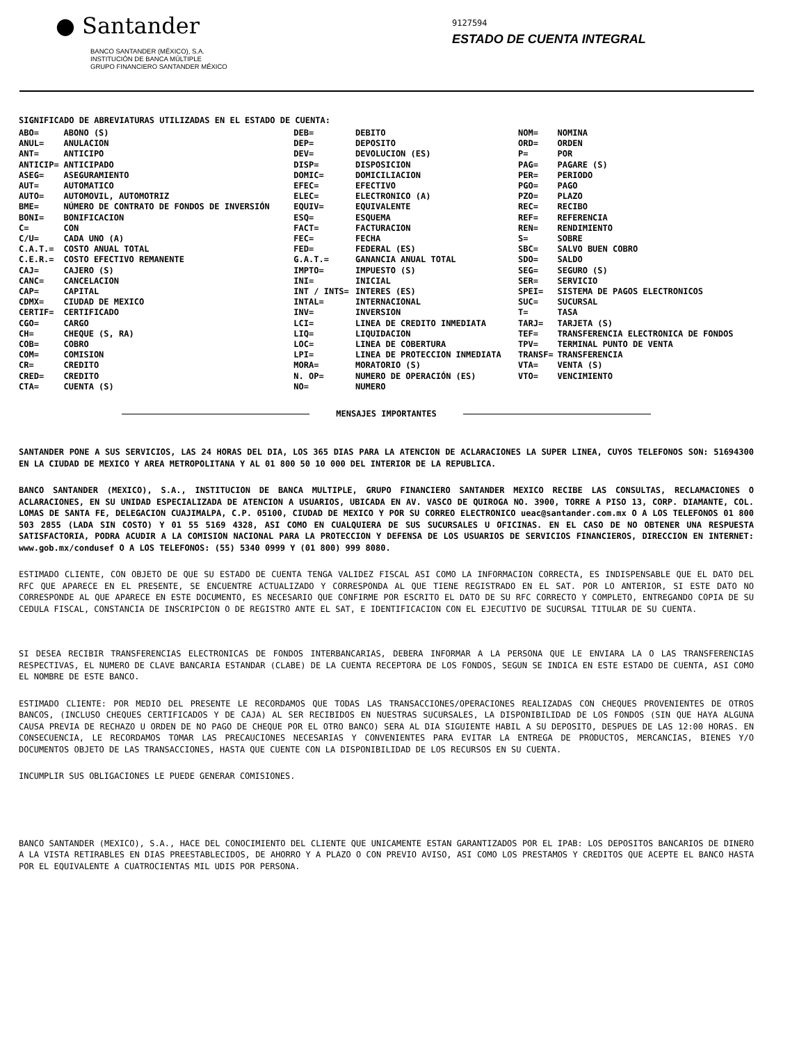● Santander
BANCO SANTANDER (MÉXICO), S.A.
INSTITUCIÓN DE BANCA MÚLTIPLE
GRUPO FINANCIERO SANTANDER MÉXICO
9127594
ESTADO DE CUENTA INTEGRAL
SIGNIFICADO DE ABREVIATURAS UTILIZADAS EN EL ESTADO DE CUENTA:
| ABO= | ABONO (S) | DEB= | DEBITO | NOM= | NOMINA |
| ANUL= | ANULACION | DEP= | DEPOSITO | ORD= | ORDEN |
| ANT= | ANTICIPO | DEV= | DEVOLUCION (ES) | P= | POR |
| ANTICIP= | ANTICIPADO | DISP= | DISPOSICION | PAG= | PAGARE (S) |
| ASEG= | ASEGURAMIENTO | DOMIC= | DOMICILIACION | PER= | PERIODO |
| AUT= | AUTOMATICO | EFEC= | EFECTIVO | PGO= | PAGO |
| AUTO= | AUTOMOVIL, AUTOMOTRIZ | ELEC= | ELECTRONICO (A) | PZO= | PLAZO |
| BME= | NÚMERO DE CONTRATO DE FONDOS DE INVERSIÓN | EQUIV= | EQUIVALENTE | REC= | RECIBO |
| BONI= | BONIFICACION | ESQ= | ESQUEMA | REF= | REFERENCIA |
| C= | CON | FACT= | FACTURACION | REN= | RENDIMIENTO |
| C/U= | CADA UNO (A) | FEC= | FECHA | S= | SOBRE |
| C.A.T.= | COSTO ANUAL TOTAL | FED= | FEDERAL (ES) | SBC= | SALVO BUEN COBRO |
| C.E.R.= | COSTO EFECTIVO REMANENTE | G.A.T.= | GANANCIA ANUAL TOTAL | SDO= | SALDO |
| CAJ= | CAJERO (S) | IMPTO= | IMPUESTO (S) | SEG= | SEGURO (S) |
| CANC= | CANCELACION | INI= | INICIAL | SER= | SERVICIO |
| CAP= | CAPITAL | INT / INTS= | INTERES (ES) | SPEI= | SISTEMA DE PAGOS ELECTRONICOS |
| CDMX= | CIUDAD DE MEXICO | INTAL= | INTERNACIONAL | SUC= | SUCURSAL |
| CERTIF= | CERTIFICADO | INV= | INVERSION | T= | TASA |
| CGO= | CARGO | LCI= | LINEA DE CREDITO INMEDIATA | TARJ= | TARJETA (S) |
| CH= | CHEQUE (S, RA) | LIQ= | LIQUIDACION | TEF= | TRANSFERENCIA ELECTRONICA DE FONDOS |
| COB= | COBRO | LOC= | LINEA DE COBERTURA | TPV= | TERMINAL PUNTO DE VENTA |
| COM= | COMISION | LPI= | LINEA DE PROTECCION INMEDIATA | TRANSF= | TRANSFERENCIA |
| CR= | CREDITO | MORA= | MORATORIO (S) | VTA= | VENTA (S) |
| CRED= | CREDITO | N. OP= | NUMERO DE OPERACIÓN (ES) | VTO= | VENCIMIENTO |
| CTA= | CUENTA (S) | NO= | NUMERO | | |
MENSAJES IMPORTANTES
SANTANDER PONE A SUS SERVICIOS, LAS 24 HORAS DEL DIA, LOS 365 DIAS PARA LA ATENCION DE ACLARACIONES LA SUPER LINEA, CUYOS TELEFONOS SON: 51694300 EN LA CIUDAD DE MEXICO Y AREA METROPOLITANA Y AL 01 800 50 10 000 DEL INTERIOR DE LA REPUBLICA.
BANCO SANTANDER (MEXICO), S.A., INSTITUCION DE BANCA MULTIPLE, GRUPO FINANCIERO SANTANDER MEXICO RECIBE LAS CONSULTAS, RECLAMACIONES O ACLARACIONES, EN SU UNIDAD ESPECIALIZADA DE ATENCION A USUARIOS, UBICADA EN AV. VASCO DE QUIROGA NO. 3900, TORRE A PISO 13, CORP. DIAMANTE, COL. LOMAS DE SANTA FE, DELEGACION CUAJIMALPA, C.P. 05100, CIUDAD DE MEXICO Y POR SU CORREO ELECTRONICO ueac@santander.com.mx O A LOS TELEFONOS 01 800 503 2855 (LADA SIN COSTO) Y 01 55 5169 4328, ASI COMO EN CUALQUIERA DE SUS SUCURSALES U OFICINAS. EN EL CASO DE NO OBTENER UNA RESPUESTA SATISFACTORIA, PODRA ACUDIR A LA COMISION NACIONAL PARA LA PROTECCION Y DEFENSA DE LOS USUARIOS DE SERVICIOS FINANCIEROS, DIRECCION EN INTERNET: www.gob.mx/condusef O A LOS TELEFONOS: (55) 5340 0999 Y (01 800) 999 8080.
ESTIMADO CLIENTE, CON OBJETO DE QUE SU ESTADO DE CUENTA TENGA VALIDEZ FISCAL ASI COMO LA INFORMACION CORRECTA, ES INDISPENSABLE QUE EL DATO DEL RFC QUE APARECE EN EL PRESENTE, SE ENCUENTRE ACTUALIZADO Y CORRESPONDA AL QUE TIENE REGISTRADO EN EL SAT. POR LO ANTERIOR, SI ESTE DATO NO CORRESPONDE AL QUE APARECE EN ESTE DOCUMENTO, ES NECESARIO QUE CONFIRME POR ESCRITO EL DATO DE SU RFC CORRECTO Y COMPLETO, ENTREGANDO COPIA DE SU CEDULA FISCAL, CONSTANCIA DE INSCRIPCION O DE REGISTRO ANTE EL SAT, E IDENTIFICACION CON EL EJECUTIVO DE SUCURSAL TITULAR DE SU CUENTA.
SI DESEA RECIBIR TRANSFERENCIAS ELECTRONICAS DE FONDOS INTERBANCARIAS, DEBERA INFORMAR A LA PERSONA QUE LE ENVIARA LA O LAS TRANSFERENCIAS RESPECTIVAS, EL NUMERO DE CLAVE BANCARIA ESTANDAR (CLABE) DE LA CUENTA RECEPTORA DE LOS FONDOS, SEGUN SE INDICA EN ESTE ESTADO DE CUENTA, ASI COMO EL NOMBRE DE ESTE BANCO.
ESTIMADO CLIENTE: POR MEDIO DEL PRESENTE LE RECORDAMOS QUE TODAS LAS TRANSACCIONES/OPERACIONES REALIZADAS CON CHEQUES PROVENIENTES DE OTROS BANCOS, (INCLUSO CHEQUES CERTIFICADOS Y DE CAJA) AL SER RECIBIDOS EN NUESTRAS SUCURSALES, LA DISPONIBILIDAD DE LOS FONDOS (SIN QUE HAYA ALGUNA CAUSA PREVIA DE RECHAZO U ORDEN DE NO PAGO DE CHEQUE POR EL OTRO BANCO) SERA AL DIA SIGUIENTE HABIL A SU DEPOSITO, DESPUES DE LAS 12:00 HORAS. EN CONSECUENCIA, LE RECORDAMOS TOMAR LAS PRECAUCIONES NECESARIAS Y CONVENIENTES PARA EVITAR LA ENTREGA DE PRODUCTOS, MERCANCIAS, BIENES Y/O DOCUMENTOS OBJETO DE LAS TRANSACCIONES, HASTA QUE CUENTE CON LA DISPONIBILIDAD DE LOS RECURSOS EN SU CUENTA.
INCUMPLIR SUS OBLIGACIONES LE PUEDE GENERAR COMISIONES.
BANCO SANTANDER (MEXICO), S.A., HACE DEL CONOCIMIENTO DEL CLIENTE QUE UNICAMENTE ESTAN GARANTIZADOS POR EL IPAB: LOS DEPOSITOS BANCARIOS DE DINERO A LA VISTA RETIRABLES EN DIAS PREESTABLECIDOS, DE AHORRO Y A PLAZO O CON PREVIO AVISO, ASI COMO LOS PRESTAMOS Y CREDITOS QUE ACEPTE EL BANCO HASTA POR EL EQUIVALENTE A CUATROCIENTAS MIL UDIS POR PERSONA.